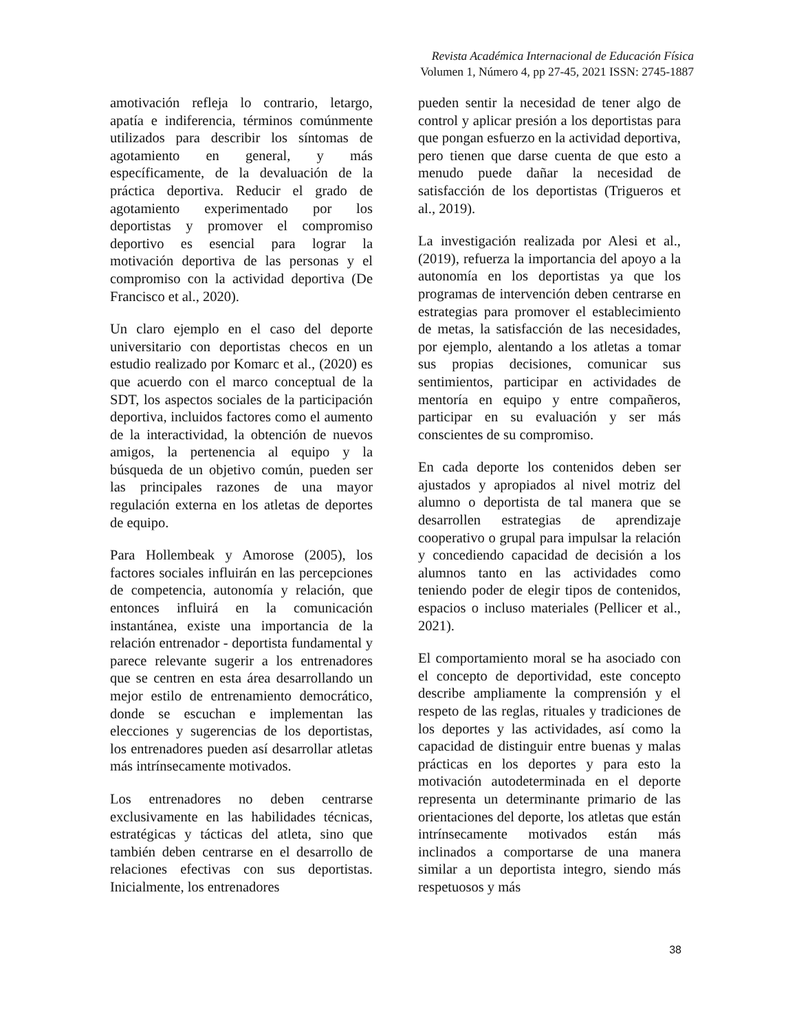Revista Académica Internacional de Educación Física
Volumen 1, Número 4, pp 27-45, 2021 ISSN: 2745-1887
amotivación refleja lo contrario, letargo, apatía e indiferencia, términos comúnmente utilizados para describir los síntomas de agotamiento en general, y más específicamente, de la devaluación de la práctica deportiva. Reducir el grado de agotamiento experimentado por los deportistas y promover el compromiso deportivo es esencial para lograr la motivación deportiva de las personas y el compromiso con la actividad deportiva (De Francisco et al., 2020).
Un claro ejemplo en el caso del deporte universitario con deportistas checos en un estudio realizado por Komarc et al., (2020) es que acuerdo con el marco conceptual de la SDT, los aspectos sociales de la participación deportiva, incluidos factores como el aumento de la interactividad, la obtención de nuevos amigos, la pertenencia al equipo y la búsqueda de un objetivo común, pueden ser las principales razones de una mayor regulación externa en los atletas de deportes de equipo.
Para Hollembeak y Amorose (2005), los factores sociales influirán en las percepciones de competencia, autonomía y relación, que entonces influirá en la comunicación instantánea, existe una importancia de la relación entrenador - deportista fundamental y parece relevante sugerir a los entrenadores que se centren en esta área desarrollando un mejor estilo de entrenamiento democrático, donde se escuchan e implementan las elecciones y sugerencias de los deportistas, los entrenadores pueden así desarrollar atletas más intrínsecamente motivados.
Los entrenadores no deben centrarse exclusivamente en las habilidades técnicas, estratégicas y tácticas del atleta, sino que también deben centrarse en el desarrollo de relaciones efectivas con sus deportistas. Inicialmente, los entrenadores
pueden sentir la necesidad de tener algo de control y aplicar presión a los deportistas para que pongan esfuerzo en la actividad deportiva, pero tienen que darse cuenta de que esto a menudo puede dañar la necesidad de satisfacción de los deportistas (Trigueros et al., 2019).
La investigación realizada por Alesi et al., (2019), refuerza la importancia del apoyo a la autonomía en los deportistas ya que los programas de intervención deben centrarse en estrategias para promover el establecimiento de metas, la satisfacción de las necesidades, por ejemplo, alentando a los atletas a tomar sus propias decisiones, comunicar sus sentimientos, participar en actividades de mentoría en equipo y entre compañeros, participar en su evaluación y ser más conscientes de su compromiso.
En cada deporte los contenidos deben ser ajustados y apropiados al nivel motriz del alumno o deportista de tal manera que se desarrollen estrategias de aprendizaje cooperativo o grupal para impulsar la relación y concediendo capacidad de decisión a los alumnos tanto en las actividades como teniendo poder de elegir tipos de contenidos, espacios o incluso materiales (Pellicer et al., 2021).
El comportamiento moral se ha asociado con el concepto de deportividad, este concepto describe ampliamente la comprensión y el respeto de las reglas, rituales y tradiciones de los deportes y las actividades, así como la capacidad de distinguir entre buenas y malas prácticas en los deportes y para esto la motivación autodeterminada en el deporte representa un determinante primario de las orientaciones del deporte, los atletas que están intrínsecamente motivados están más inclinados a comportarse de una manera similar a un deportista integro, siendo más respetuosos y más
38